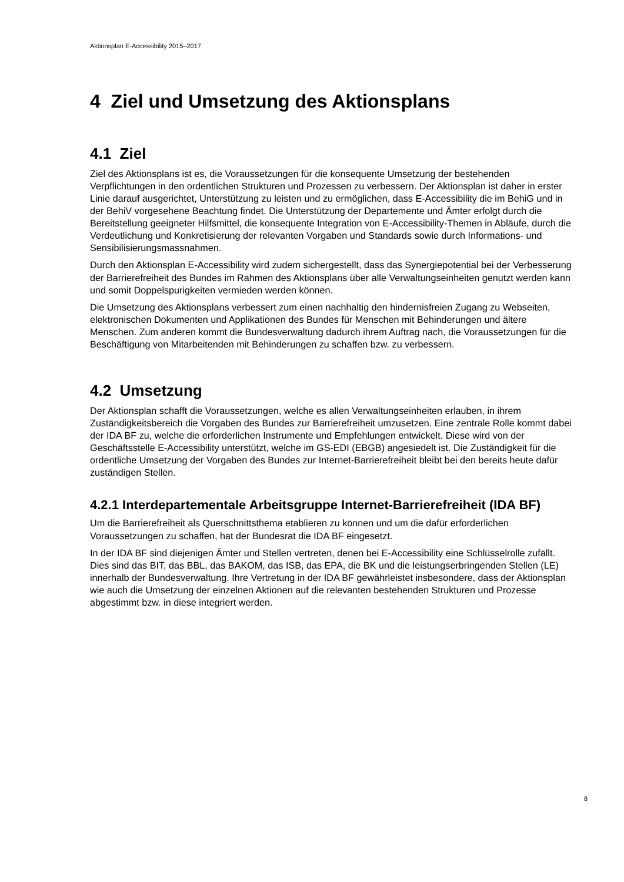Aktionsplan E-Accessibility 2015–2017
4 Ziel und Umsetzung des Aktionsplans
4.1 Ziel
Ziel des Aktionsplans ist es, die Voraussetzungen für die konsequente Umsetzung der bestehenden Verpflichtungen in den ordentlichen Strukturen und Prozessen zu verbessern. Der Aktionsplan ist daher in erster Linie darauf ausgerichtet, Unterstützung zu leisten und zu ermöglichen, dass E-Accessibility die im BehiG und in der BehiV vorgesehene Beachtung findet. Die Unterstützung der Departemente und Ämter erfolgt durch die Bereitstellung geeigneter Hilfsmittel, die konsequente Integration von E-Accessibility-Themen in Abläufe, durch die Verdeutlichung und Konkretisierung der relevanten Vorgaben und Standards sowie durch Informations- und Sensibilisierungsmassnahmen.
Durch den Aktionsplan E-Accessibility wird zudem sichergestellt, dass das Synergiepotential bei der Verbesserung der Barrierefreiheit des Bundes im Rahmen des Aktionsplans über alle Verwaltungseinheiten genutzt werden kann und somit Doppelspurigkeiten vermieden werden können.
Die Umsetzung des Aktionsplans verbessert zum einen nachhaltig den hindernisfreien Zugang zu Webseiten, elektronischen Dokumenten und Applikationen des Bundes für Menschen mit Behinderungen und ältere Menschen. Zum anderen kommt die Bundesverwaltung dadurch ihrem Auftrag nach, die Voraussetzungen für die Beschäftigung von Mitarbeitenden mit Behinderungen zu schaffen bzw. zu verbessern.
4.2 Umsetzung
Der Aktionsplan schafft die Voraussetzungen, welche es allen Verwaltungseinheiten erlauben, in ihrem Zuständigkeitsbereich die Vorgaben des Bundes zur Barrierefreiheit umzusetzen. Eine zentrale Rolle kommt dabei der IDA BF zu, welche die erforderlichen Instrumente und Empfehlungen entwickelt. Diese wird von der Geschäftsstelle E-Accessibility unterstützt, welche im GS-EDI (EBGB) angesiedelt ist. Die Zuständigkeit für die ordentliche Umsetzung der Vorgaben des Bundes zur Internet-Barrierefreiheit bleibt bei den bereits heute dafür zuständigen Stellen.
4.2.1 Interdepartementale Arbeitsgruppe Internet-Barrierefreiheit (IDA BF)
Um die Barrierefreiheit als Querschnittsthema etablieren zu können und um die dafür erforderlichen Voraussetzungen zu schaffen, hat der Bundesrat die IDA BF eingesetzt.
In der IDA BF sind diejenigen Ämter und Stellen vertreten, denen bei E-Accessibility eine Schlüsselrolle zufällt. Dies sind das BIT, das BBL, das BAKOM, das ISB, das EPA, die BK und die leistungserbringenden Stellen (LE) innerhalb der Bundesverwaltung. Ihre Vertretung in der IDA BF gewährleistet insbesondere, dass der Aktionsplan wie auch die Umsetzung der einzelnen Aktionen auf die relevanten bestehenden Strukturen und Prozesse abgestimmt bzw. in diese integriert werden.
8